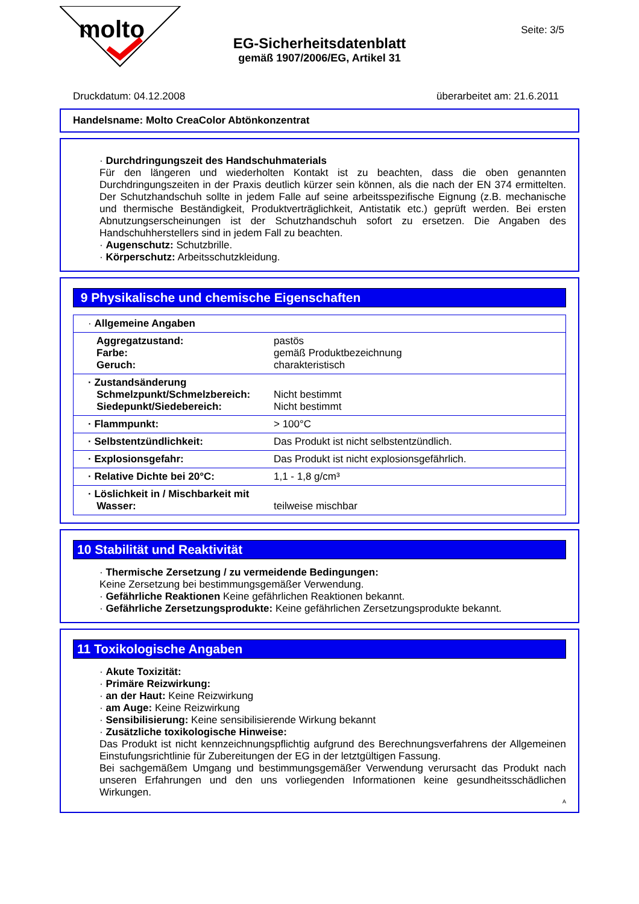molto
EG-Sicherheitsdatenblatt
gemäß 1907/2006/EG, Artikel 31
Seite: 3/5
Druckdatum: 04.12.2008 überarbeitet am: 21.6.2011
Handelsname: Molto CreaColor Abtönkonzentrat
· Durchdringungszeit des Handschuhmaterials
Für den längeren und wiederholten Kontakt ist zu beachten, dass die oben genannten Durchdringungszeiten in der Praxis deutlich kürzer sein können, als die nach der EN 374 ermittelten. Der Schutzhandschuh sollte in jedem Falle auf seine arbeitsspezifische Eignung (z.B. mechanische und thermische Beständigkeit, Produktverträglichkeit, Antistatik etc.) geprüft werden. Bei ersten Abnutzungserscheinungen ist der Schutzhandschuh sofort zu ersetzen. Die Angaben des Handschuhherstellers sind in jedem Fall zu beachten.
· Augenschutz: Schutzbrille.
· Körperschutz: Arbeitsschutzkleidung.
9 Physikalische und chemische Eigenschaften
| · Allgemeine Angaben | |
| Aggregatzustand: Farbe: Geruch: | pastös gemäß Produktbezeichnung charakteristisch |
| · Zustandsänderung Schmelzpunkt/Schmelzbereich: Siedepunkt/Siedebereich: | Nicht bestimmt Nicht bestimmt |
| · Flammpunkt: | > 100°C |
| · Selbstentzündlichkeit: | Das Produkt ist nicht selbstentzündlich. |
| · Explosionsgefahr: | Das Produkt ist nicht explosionsgefährlich. |
| · Relative Dichte bei 20°C: | 1,1 - 1,8 g/cm³ |
| · Löslichkeit in / Mischbarkeit mit Wasser: | teilweise mischbar |
10 Stabilität und Reaktivität
· Thermische Zersetzung / zu vermeidende Bedingungen:
Keine Zersetzung bei bestimmungsgemäßer Verwendung.
· Gefährliche Reaktionen Keine gefährlichen Reaktionen bekannt.
· Gefährliche Zersetzungsprodukte: Keine gefährlichen Zersetzungsprodukte bekannt.
11 Toxikologische Angaben
· Akute Toxizität:
· Primäre Reizwirkung:
· an der Haut: Keine Reizwirkung
· am Auge: Keine Reizwirkung
· Sensibilisierung: Keine sensibilisierende Wirkung bekannt
· Zusätzliche toxikologische Hinweise:
Das Produkt ist nicht kennzeichnungspflichtig aufgrund des Berechnungsverfahrens der Allgemeinen Einstufungsrichtlinie für Zubereitungen der EG in der letztgültigen Fassung.
Bei sachgemäßem Umgang und bestimmungsgemäßer Verwendung verursacht das Produkt nach unseren Erfahrungen und den uns vorliegenden Informationen keine gesundheitsschädlichen Wirkungen.
A